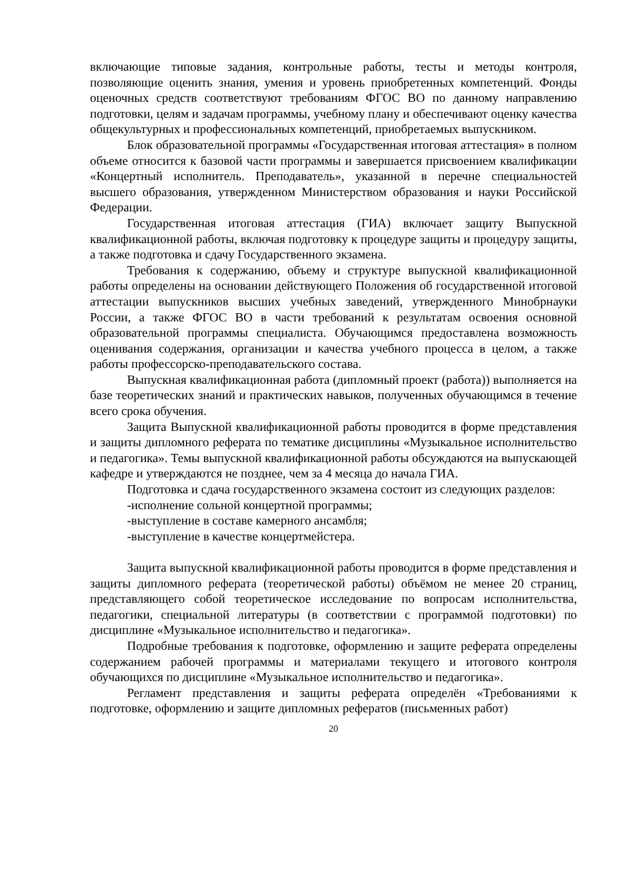включающие типовые задания, контрольные работы, тесты и методы контроля, позволяющие оценить знания, умения и уровень приобретенных компетенций. Фонды оценочных средств соответствуют требованиям ФГОС ВО по данному направлению подготовки, целям и задачам программы, учебному плану и обеспечивают оценку качества общекультурных и профессиональных компетенций, приобретаемых выпускником.
Блок образовательной программы «Государственная итоговая аттестация» в полном объеме относится к базовой части программы и завершается присвоением квалификации «Концертный исполнитель. Преподаватель», указанной в перечне специальностей высшего образования, утвержденном Министерством образования и науки Российской Федерации.
Государственная итоговая аттестация (ГИА) включает защиту Выпускной квалификационной работы, включая подготовку к процедуре защиты и процедуру защиты, а также подготовка и сдачу Государственного экзамена.
Требования к содержанию, объему и структуре выпускной квалификационной работы определены на основании действующего Положения об государственной итоговой аттестации выпускников высших учебных заведений, утвержденного Минобрнауки России, а также ФГОС ВО в части требований к результатам освоения основной образовательной программы специалиста. Обучающимся предоставлена возможность оценивания содержания, организации и качества учебного процесса в целом, а также работы профессорско-преподавательского состава.
Выпускная квалификационная работа (дипломный проект (работа)) выполняется на базе теоретических знаний и практических навыков, полученных обучающимся в течение всего срока обучения.
Защита Выпускной квалификационной работы проводится в форме представления и защиты дипломного реферата по тематике дисциплины «Музыкальное исполнительство и педагогика». Темы выпускной квалификационной работы обсуждаются на выпускающей кафедре и утверждаются не позднее, чем за 4 месяца до начала ГИА.
Подготовка и сдача государственного экзамена состоит из следующих разделов:
-исполнение сольной концертной программы;
-выступление в составе камерного ансамбля;
-выступление в качестве концертмейстера.
Защита выпускной квалификационной работы проводится в форме представления и защиты дипломного реферата (теоретической работы) объёмом не менее 20 страниц, представляющего собой теоретическое исследование по вопросам исполнительства, педагогики, специальной литературы (в соответствии с программой подготовки) по дисциплине «Музыкальное исполнительство и педагогика».
Подробные требования к подготовке, оформлению и защите реферата определены содержанием рабочей программы и материалами текущего и итогового контроля обучающихся по дисциплине «Музыкальное исполнительство и педагогика».
Регламент представления и защиты реферата определён «Требованиями к подготовке, оформлению и защите дипломных рефератов (письменных работ)
20